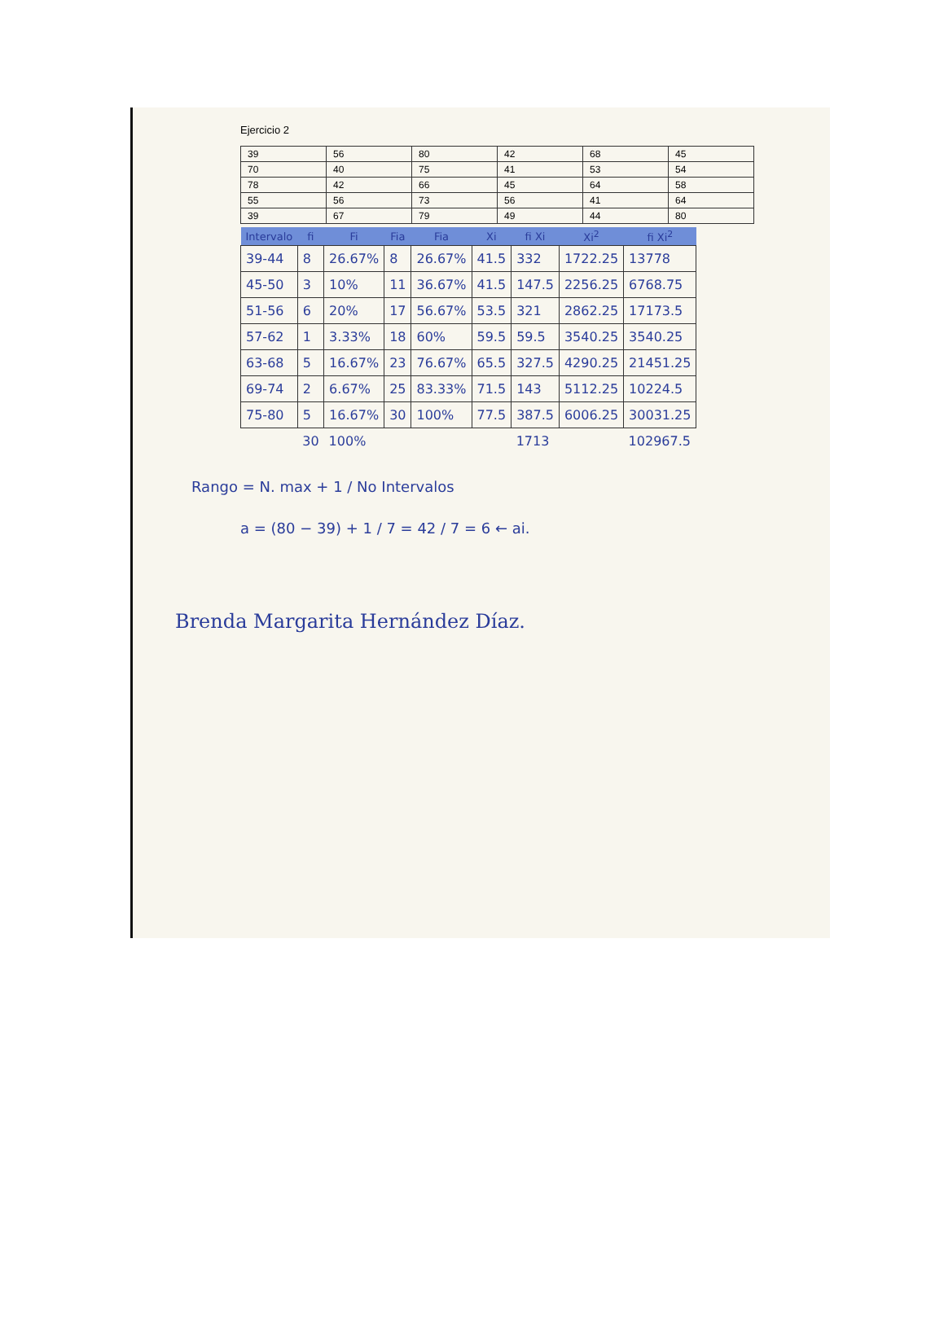Ejercicio 2
| 39 | 56 | 80 | 42 | 68 | 45 |
| 70 | 40 | 75 | 41 | 53 | 54 |
| 78 | 42 | 66 | 45 | 64 | 58 |
| 55 | 56 | 73 | 56 | 41 | 64 |
| 39 | 67 | 79 | 49 | 44 | 80 |
| Intervalo | fi | Fi | Fia | Fia | Xi | fi Xi | Xi<sup>2</sup> | fi Xi<sup>2</sup> |
| --- | --- | --- | --- | --- | --- | --- | --- | --- |
| 39-44 | 8 | 26.67% | 8 | 26.67% | 41.5 | 332 | 1722.25 | 13778 |
| 45-50 | 3 | 10% | 11 | 36.67% | 41.5 | 147.5 | 2256.25 | 6768.75 |
| 51-56 | 6 | 20% | 17 | 56.67% | 53.5 | 321 | 2862.25 | 17173.5 |
| 57-62 | 1 | 3.33% | 18 | 60% | 59.5 | 59.5 | 3540.25 | 3540.25 |
| 63-68 | 5 | 16.67% | 23 | 76.67% | 65.5 | 327.5 | 4290.25 | 21451.25 |
| 69-74 | 2 | 6.67% | 25 | 83.33% | 71.5 | 143 | 5112.25 | 10224.5 |
| 75-80 | 5 | 16.67% | 30 | 100% | 77.5 | 387.5 | 6006.25 | 30031.25 |
| | 30 | 100% | | | | 1713 | | 102967.5 |
Rango = N. max + 1 / No Intervalos
a = (80 − 39) + 1 / 7 = 42 / 7 = 6 ← ai.
Brenda Margarita Hernández Díaz.